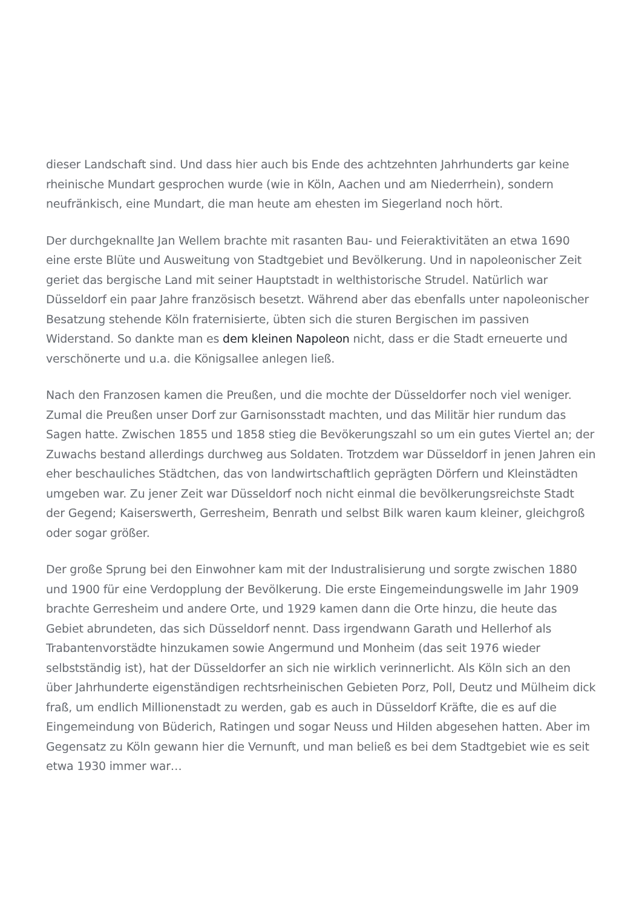dieser Landschaft sind. Und dass hier auch bis Ende des achtzehnten Jahrhunderts gar keine rheinische Mundart gesprochen wurde (wie in Köln, Aachen und am Niederrhein), sondern neufränkisch, eine Mundart, die man heute am ehesten im Siegerland noch hört.
Der durchgeknallte Jan Wellem brachte mit rasanten Bau- und Feieraktivitäten an etwa 1690 eine erste Blüte und Ausweitung von Stadtgebiet und Bevölkerung. Und in napoleonischer Zeit geriet das bergische Land mit seiner Hauptstadt in welthistorische Strudel. Natürlich war Düsseldorf ein paar Jahre französisch besetzt. Während aber das ebenfalls unter napoleonischer Besatzung stehende Köln fraternisierte, übten sich die sturen Bergischen im passiven Widerstand. So dankte man es dem kleinen Napoleon nicht, dass er die Stadt erneuerte und verschönerte und u.a. die Königsallee anlegen ließ.
Nach den Franzosen kamen die Preußen, und die mochte der Düsseldorfer noch viel weniger. Zumal die Preußen unser Dorf zur Garnisonsstadt machten, und das Militär hier rundum das Sagen hatte. Zwischen 1855 und 1858 stieg die Bevökerungszahl so um ein gutes Viertel an; der Zuwachs bestand allerdings durchweg aus Soldaten. Trotzdem war Düsseldorf in jenen Jahren ein eher beschauliches Städtchen, das von landwirtschaftlich geprägten Dörfern und Kleinstädten umgeben war. Zu jener Zeit war Düsseldorf noch nicht einmal die bevölkerungsreichste Stadt der Gegend; Kaiserswerth, Gerresheim, Benrath und selbst Bilk waren kaum kleiner, gleichgroß oder sogar größer.
Der große Sprung bei den Einwohner kam mit der Industralisierung und sorgte zwischen 1880 und 1900 für eine Verdopplung der Bevölkerung. Die erste Eingemeindungswelle im Jahr 1909 brachte Gerresheim und andere Orte, und 1929 kamen dann die Orte hinzu, die heute das Gebiet abrundeten, das sich Düsseldorf nennt. Dass irgendwann Garath und Hellerhof als Trabantenvorstädte hinzukamen sowie Angermund und Monheim (das seit 1976 wieder selbstständig ist), hat der Düsseldorfer an sich nie wirklich verinnerlicht. Als Köln sich an den über Jahrhunderte eigenständigen rechtsrheinischen Gebieten Porz, Poll, Deutz und Mülheim dick fraß, um endlich Millionenstadt zu werden, gab es auch in Düsseldorf Kräfte, die es auf die Eingemeindung von Büderich, Ratingen und sogar Neuss und Hilden abgesehen hatten. Aber im Gegensatz zu Köln gewann hier die Vernunft, und man beließ es bei dem Stadtgebiet wie es seit etwa 1930 immer war…